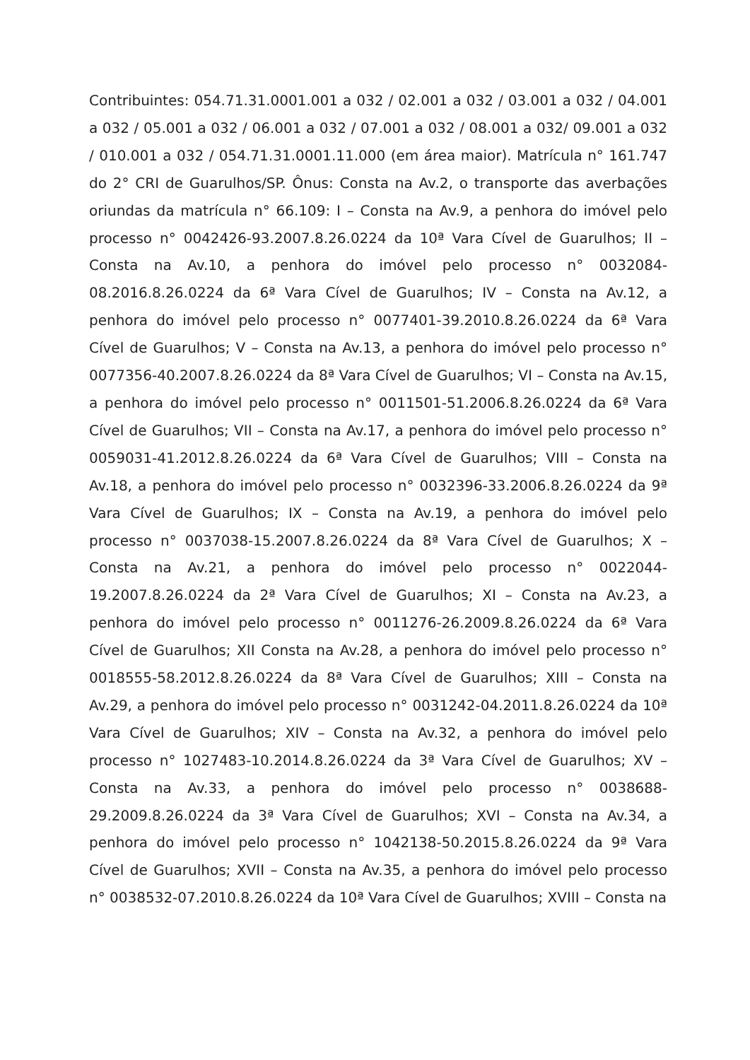Contribuintes: 054.71.31.0001.001 a 032 / 02.001 a 032 / 03.001 a 032 / 04.001 a 032 / 05.001 a 032 / 06.001 a 032 / 07.001 a 032 / 08.001 a 032/ 09.001 a 032 / 010.001 a 032 / 054.71.31.0001.11.000 (em área maior). Matrícula n° 161.747 do 2° CRI de Guarulhos/SP. Ônus: Consta na Av.2, o transporte das averbações oriundas da matrícula n° 66.109: I – Consta na Av.9, a penhora do imóvel pelo processo n° 0042426-93.2007.8.26.0224 da 10ª Vara Cível de Guarulhos; II – Consta na Av.10, a penhora do imóvel pelo processo n° 0032084-08.2016.8.26.0224 da 6ª Vara Cível de Guarulhos; IV – Consta na Av.12, a penhora do imóvel pelo processo n° 0077401-39.2010.8.26.0224 da 6ª Vara Cível de Guarulhos; V – Consta na Av.13, a penhora do imóvel pelo processo n° 0077356-40.2007.8.26.0224 da 8ª Vara Cível de Guarulhos; VI – Consta na Av.15, a penhora do imóvel pelo processo n° 0011501-51.2006.8.26.0224 da 6ª Vara Cível de Guarulhos; VII – Consta na Av.17, a penhora do imóvel pelo processo n° 0059031-41.2012.8.26.0224 da 6ª Vara Cível de Guarulhos; VIII – Consta na Av.18, a penhora do imóvel pelo processo n° 0032396-33.2006.8.26.0224 da 9ª Vara Cível de Guarulhos; IX – Consta na Av.19, a penhora do imóvel pelo processo n° 0037038-15.2007.8.26.0224 da 8ª Vara Cível de Guarulhos; X – Consta na Av.21, a penhora do imóvel pelo processo n° 0022044-19.2007.8.26.0224 da 2ª Vara Cível de Guarulhos; XI – Consta na Av.23, a penhora do imóvel pelo processo n° 0011276-26.2009.8.26.0224 da 6ª Vara Cível de Guarulhos; XII Consta na Av.28, a penhora do imóvel pelo processo n° 0018555-58.2012.8.26.0224 da 8ª Vara Cível de Guarulhos; XIII – Consta na Av.29, a penhora do imóvel pelo processo n° 0031242-04.2011.8.26.0224 da 10ª Vara Cível de Guarulhos; XIV – Consta na Av.32, a penhora do imóvel pelo processo n° 1027483-10.2014.8.26.0224 da 3ª Vara Cível de Guarulhos; XV – Consta na Av.33, a penhora do imóvel pelo processo n° 0038688-29.2009.8.26.0224 da 3ª Vara Cível de Guarulhos; XVI – Consta na Av.34, a penhora do imóvel pelo processo n° 1042138-50.2015.8.26.0224 da 9ª Vara Cível de Guarulhos; XVII – Consta na Av.35, a penhora do imóvel pelo processo n° 0038532-07.2010.8.26.0224 da 10ª Vara Cível de Guarulhos; XVIII – Consta na